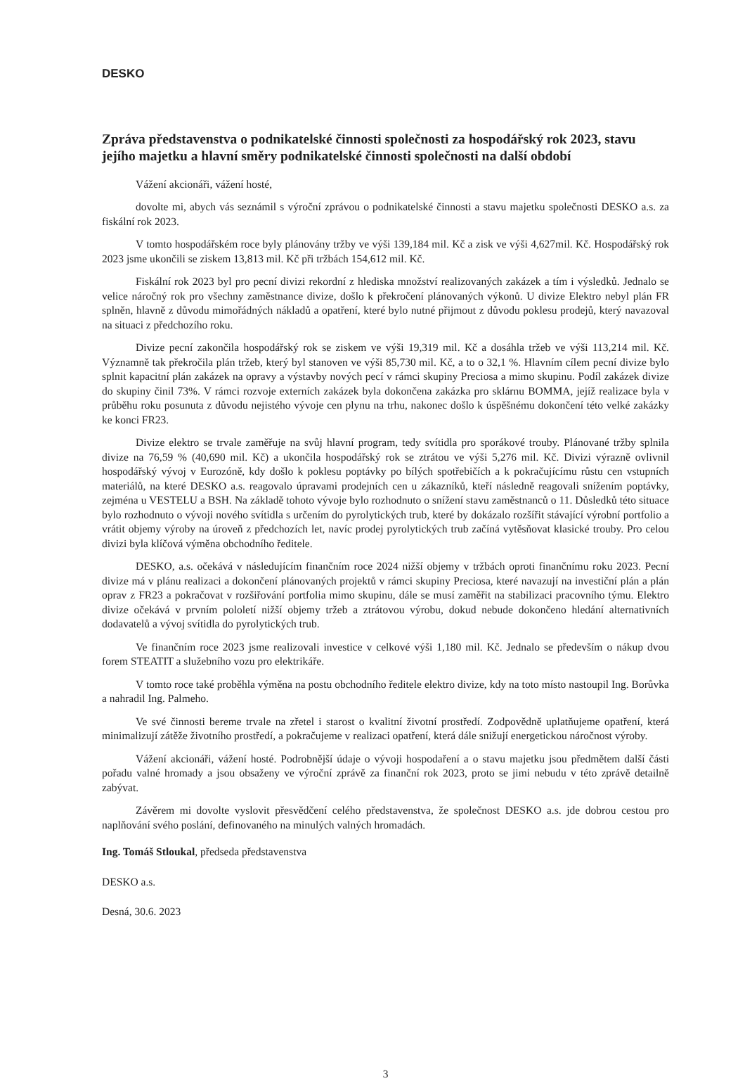DESKO
Zpráva představenstva o podnikatelské činnosti společnosti za hospodářský rok 2023, stavu jejího majetku a hlavní směry podnikatelské činnosti společnosti na další období
Vážení akcionáři, vážení hosté,
dovolte mi, abych vás seznámil s výroční zprávou o podnikatelské činnosti a stavu majetku společnosti DESKO a.s. za fiskální rok 2023.
V tomto hospodářském roce byly plánovány tržby ve výši 139,184 mil. Kč a zisk ve výši 4,627mil. Kč. Hospodářský rok 2023 jsme ukončili se ziskem 13,813 mil. Kč při tržbách 154,612 mil. Kč.
Fiskální rok 2023 byl pro pecní divizi rekordní z hlediska množství realizovaných zakázek a tím i výsledků. Jednalo se velice náročný rok pro všechny zaměstnance divize, došlo k překročení plánovaných výkonů. U divize Elektro nebyl plán FR splněn, hlavně z důvodu mimořádných nákladů a opatření, které bylo nutné přijmout z důvodu poklesu prodejů, který navazoval na situaci z předchozího roku.
Divize pecní zakončila hospodářský rok se ziskem ve výši 19,319 mil. Kč a dosáhla tržeb ve výši 113,214 mil. Kč. Významně tak překročila plán tržeb, který byl stanoven ve výši 85,730 mil. Kč, a to o 32,1 %. Hlavním cílem pecní divize bylo splnit kapacitní plán zakázek na opravy a výstavby nových pecí v rámci skupiny Preciosa a mimo skupinu. Podíl zakázek divize do skupiny činil 73%. V rámci rozvoje externích zakázek byla dokončena zakázka pro sklárnu BOMMA, jejíž realizace byla v průběhu roku posunuta z důvodu nejistého vývoje cen plynu na trhu, nakonec došlo k úspěšnému dokončení této velké zakázky ke konci FR23.
Divize elektro se trvale zaměřuje na svůj hlavní program, tedy svítidla pro sporákové trouby. Plánované tržby splnila divize na 76,59 % (40,690 mil. Kč) a ukončila hospodářský rok se ztrátou ve výši 5,276 mil. Kč. Divizi výrazně ovlivnil hospodářský vývoj v Eurozóně, kdy došlo k poklesu poptávky po bílých spotřebičích a k pokračujícímu růstu cen vstupních materiálů, na které DESKO a.s. reagovalo úpravami prodejních cen u zákazníků, kteří následně reagovali snížením poptávky, zejména u VESTELU a BSH. Na základě tohoto vývoje bylo rozhodnuto o snížení stavu zaměstnanců o 11. Důsledků této situace bylo rozhodnuto o vývoji nového svítidla s určením do pyrolytických trub, které by dokázalo rozšířit stávající výrobní portfolio a vrátit objemy výroby na úroveň z předchozích let, navíc prodej pyrolytických trub začíná vytěsňovat klasické trouby. Pro celou divizi byla klíčová výměna obchodního ředitele.
DESKO, a.s. očekává v následujícím finančním roce 2024 nižší objemy v tržbách oproti finančnímu roku 2023. Pecní divize má v plánu realizaci a dokončení plánovaných projektů v rámci skupiny Preciosa, které navazují na investiční plán a plán oprav z FR23 a pokračovat v rozšiřování portfolia mimo skupinu, dále se musí zaměřit na stabilizaci pracovního týmu. Elektro divize očekává v prvním pololetí nižší objemy tržeb a ztrátovou výrobu, dokud nebude dokončeno hledání alternativních dodavatelů a vývoj svítidla do pyrolytických trub.
Ve finančním roce 2023 jsme realizovali investice v celkové výši 1,180 mil. Kč. Jednalo se především o nákup dvou forem STEATIT a služebního vozu pro elektrikáře.
V tomto roce také proběhla výměna na postu obchodního ředitele elektro divize, kdy na toto místo nastoupil Ing. Borůvka a nahradil Ing. Palmeho.
Ve své činnosti bereme trvale na zřetel i starost o kvalitní životní prostředí. Zodpovědně uplatňujeme opatření, která minimalizují zátěže životního prostředí, a pokračujeme v realizaci opatření, která dále snižují energetickou náročnost výroby.
Vážení akcionáři, vážení hosté. Podrobnější údaje o vývoji hospodaření a o stavu majetku jsou předmětem další části pořadu valné hromady a jsou obsaženy ve výroční zprávě za finanční rok 2023, proto se jimi nebudu v této zprávě detailně zabývat.
Závěrem mi dovolte vyslovit přesvědčení celého představenstva, že společnost DESKO a.s. jde dobrou cestou pro naplňování svého poslání, definovaného na minulých valných hromadách.
Ing. Tomáš Stloukal, předseda představenstva
DESKO a.s.
Desná, 30.6. 2023
3